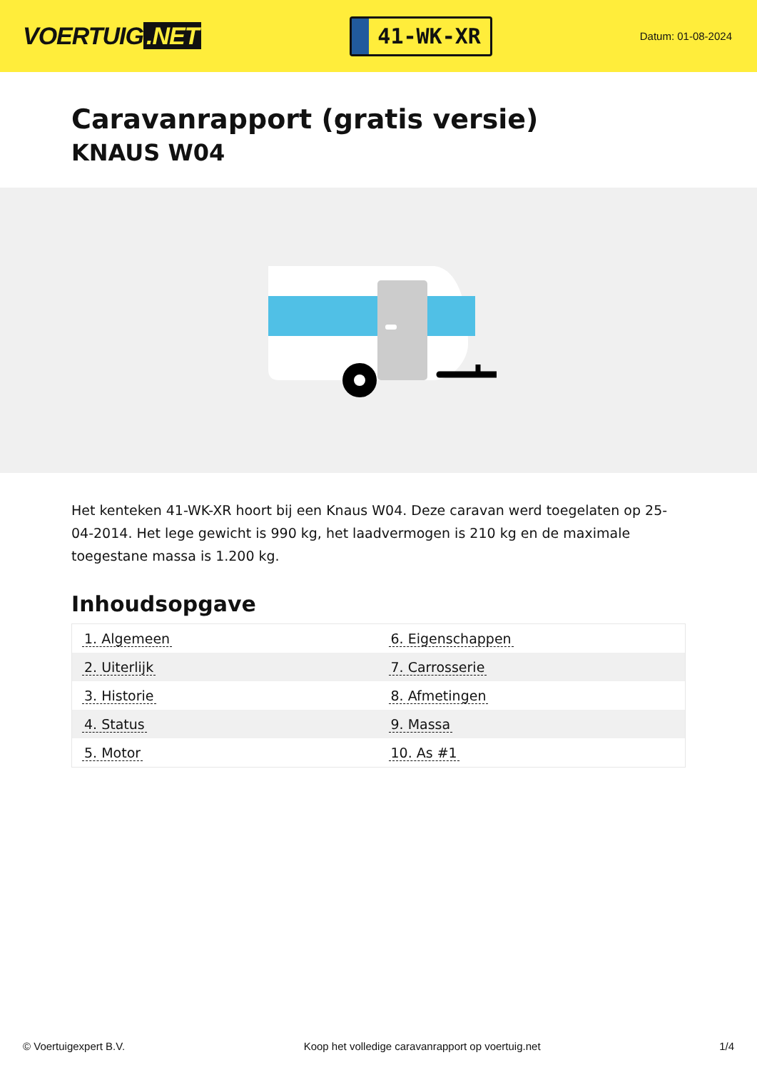VOERTUIG.NET
41-WK-XR
Datum: 01-08-2024
Caravanrapport (gratis versie)
KNAUS W04
Het kenteken 41-WK-XR hoort bij een Knaus W04. Deze caravan werd toegelaten op 25-04-2014. Het lege gewicht is 990 kg, het laadvermogen is 210 kg en de maximale toegestane massa is 1.200 kg.
Inhoudsopgave
| 1. Algemeen | 6. Eigenschappen |
| 2. Uiterlijk | 7. Carrosserie |
| 3. Historie | 8. Afmetingen |
| 4. Status | 9. Massa |
| 5. Motor | 10. As #1 |
© Voertuigexpert B.V. Koop het volledige caravanrapport op voertuig.net
1/4